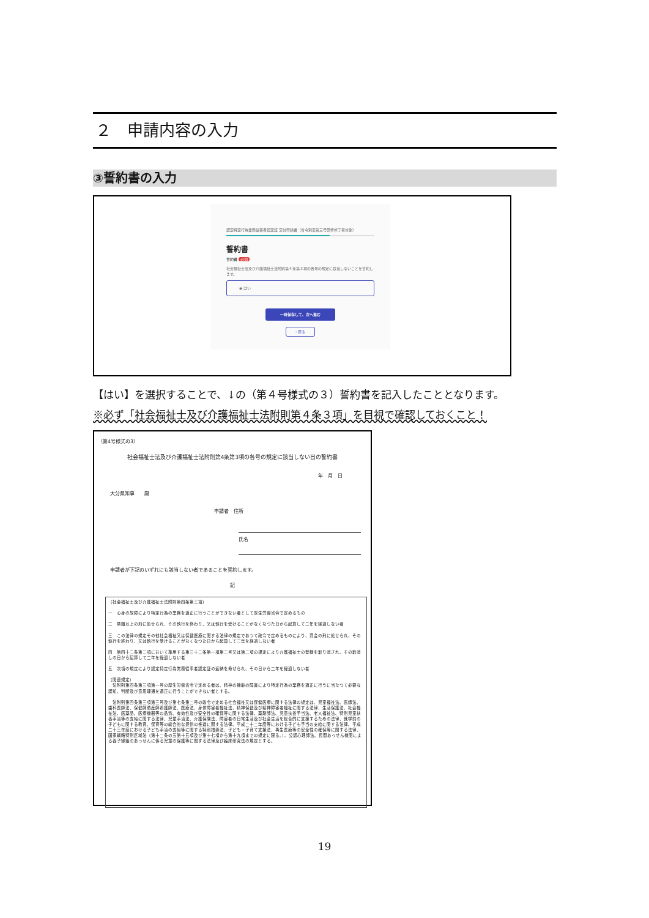２　申請内容の入力
③誓約書の入力
認定特定行為業務従事者認定証 交付申請書（省令別表第三号研修修了者対象）
誓約書
誓約書 必須
社会福祉士法及び介護福祉士法附則第４条第３項の各号の規定に該当しないことを誓約します。
◉ はい
一時保存して、次へ進む
‹ 戻る
【はい】を選択することで、↓の（第４号様式の３）誓約書を記入したこととなります。
※必ず「社会福祉士及び介護福祉士法附則第４条３項」を目視で確認しておくこと！
（第4号様式の3）
社会福祉士法及び介護福祉士法附則第4条第3項の各号の規定に該当しない旨の誓約書
年　月　日
大分県知事　　殿
申請者　住所
氏名
申請者が下記のいずれにも該当しない者であることを誓約します。
記
（社会福祉士及び介護福祉士法附則第四条第三項）
一　心身の故障により特定行為の業務を適正に行うことができない者として厚生労働省令で定めるもの
二　禁錮以上の刑に処せられ、その執行を終わり、又は執行を受けることがなくなつた日から起算して二年を経過しない者
三　この法律の規定その他社会福祉又は保健医療に関する法律の規定であつて政令で定めるものにより、罰金の刑に処せられ、その執行を終わり、又は執行を受けることがなくなつた日から起算して二年を経過しない者
四　第四十二条第二項において準用する第三十二条第一項第二号又は第二項の規定により介護福祉士の登録を取り消され、その取消しの日から起算して二年を経過しない者
五　次項の規定により認定特定行為業務従事者認定証の返納を命ぜられ、その日から二年を経過しない者
（関連規定）
　法附則第四条第三項第一号の厚生労働省令で定める者は、精神の機能の障害により特定行為の業務を適正に行うに当たつて必要な認知、判断及び意思疎通を適正に行うことができない者とする。
　法附則第四条第三項第三号及び第七条第二号の政令で定める社会福祉又は保健医療に関する法律の規定は、児童福祉法、医師法、歯科医師法、保健師助産師看護師法、医療法、身体障害者福祉法、精神保健及び精神障害者福祉に関する法律、生活保護法、社会福祉法、医薬品、医療機器等の品質、有効性及び安全性の確保等に関する法律、薬剤師法、児童扶養手当法、老人福祉法、特別児童扶養手当等の支給に関する法律、児童手当法、介護保険法、障害者の日常生活及び社会生活を総合的に支援するための法律、就学前の子どもに関する教育、保育等の総合的な提供の推進に関する法律、平成二十二年度等における子ども手当の支給に関する法律、平成二十三年度における子ども手当の支給等に関する特別措置法、子ども・子育て支援法、再生医療等の安全性の確保等に関する法律、国家戦略特別区域法（第十二条の五第十五項及び第十七項から第十九項までの規定に限る。）、公認心理師法、民間あっせん機関による養子縁組のあっせんに係る児童の保護等に関する法律及び臨床研究法の規定とする。
19